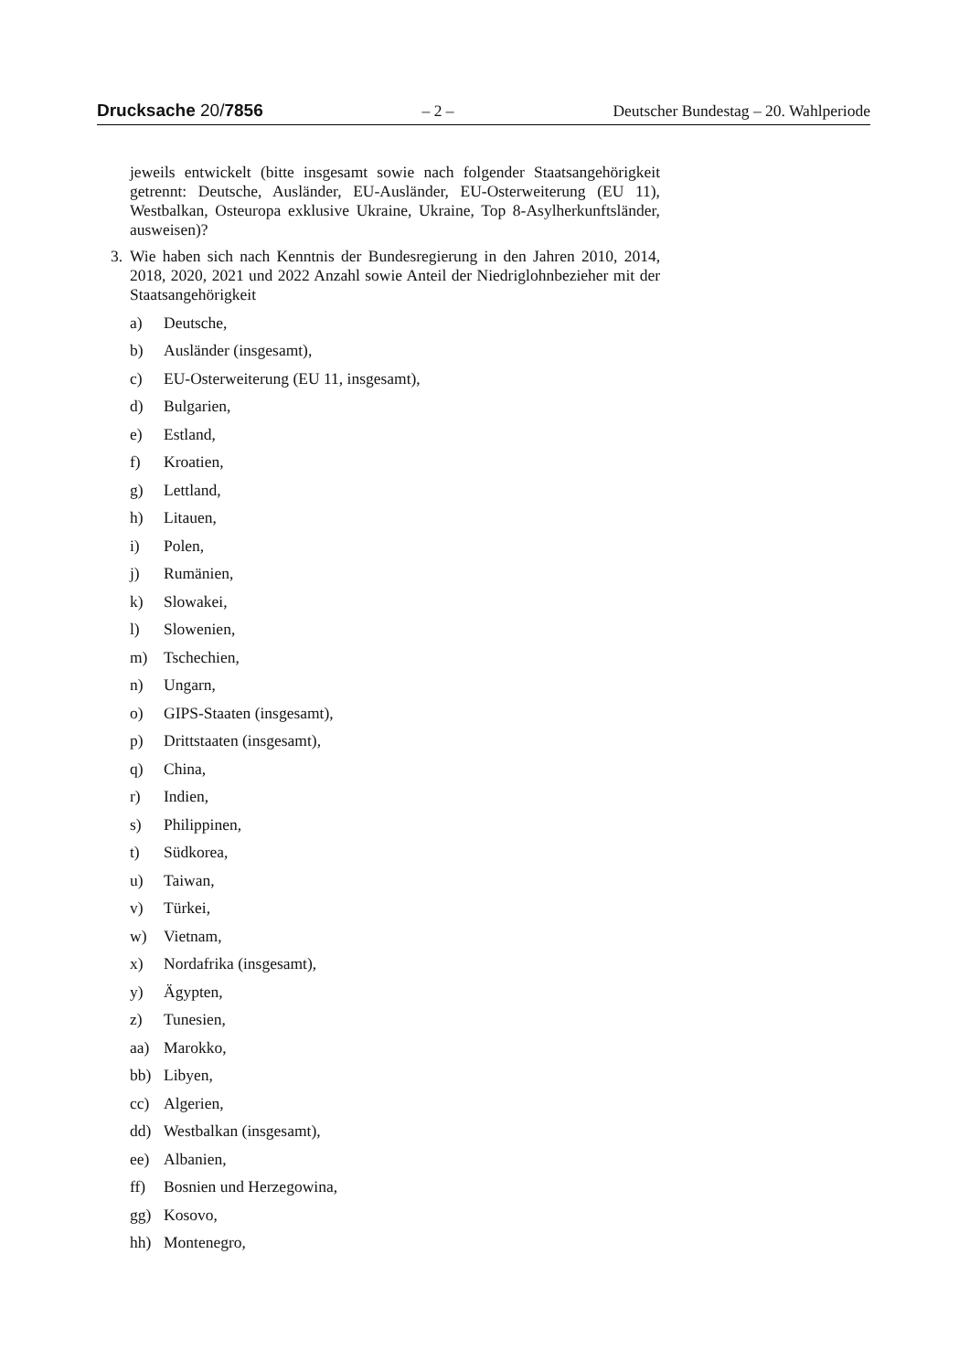Drucksache 20/7856 – 2 – Deutscher Bundestag – 20. Wahlperiode
jeweils entwickelt (bitte insgesamt sowie nach folgender Staatsangehörigkeit getrennt: Deutsche, Ausländer, EU-Ausländer, EU-Osterweiterung (EU 11), Westbalkan, Osteuropa exklusive Ukraine, Ukraine, Top 8-Asylherkunftsländer, ausweisen)?
3.
Wie haben sich nach Kenntnis der Bundesregierung in den Jahren 2010, 2014, 2018, 2020, 2021 und 2022 Anzahl sowie Anteil der Niedriglohnbezieher mit der Staatsangehörigkeit
a) Deutsche,
b) Ausländer (insgesamt),
c) EU-Osterweiterung (EU 11, insgesamt),
d) Bulgarien,
e) Estland,
f) Kroatien,
g) Lettland,
h) Litauen,
i) Polen,
j) Rumänien,
k) Slowakei,
l) Slowenien,
m) Tschechien,
n) Ungarn,
o) GIPS-Staaten (insgesamt),
p) Drittstaaten (insgesamt),
q) China,
r) Indien,
s) Philippinen,
t) Südkorea,
u) Taiwan,
v) Türkei,
w) Vietnam,
x) Nordafrika (insgesamt),
y) Ägypten,
z) Tunesien,
aa) Marokko,
bb) Libyen,
cc) Algerien,
dd) Westbalkan (insgesamt),
ee) Albanien,
ff) Bosnien und Herzegowina,
gg) Kosovo,
hh) Montenegro,